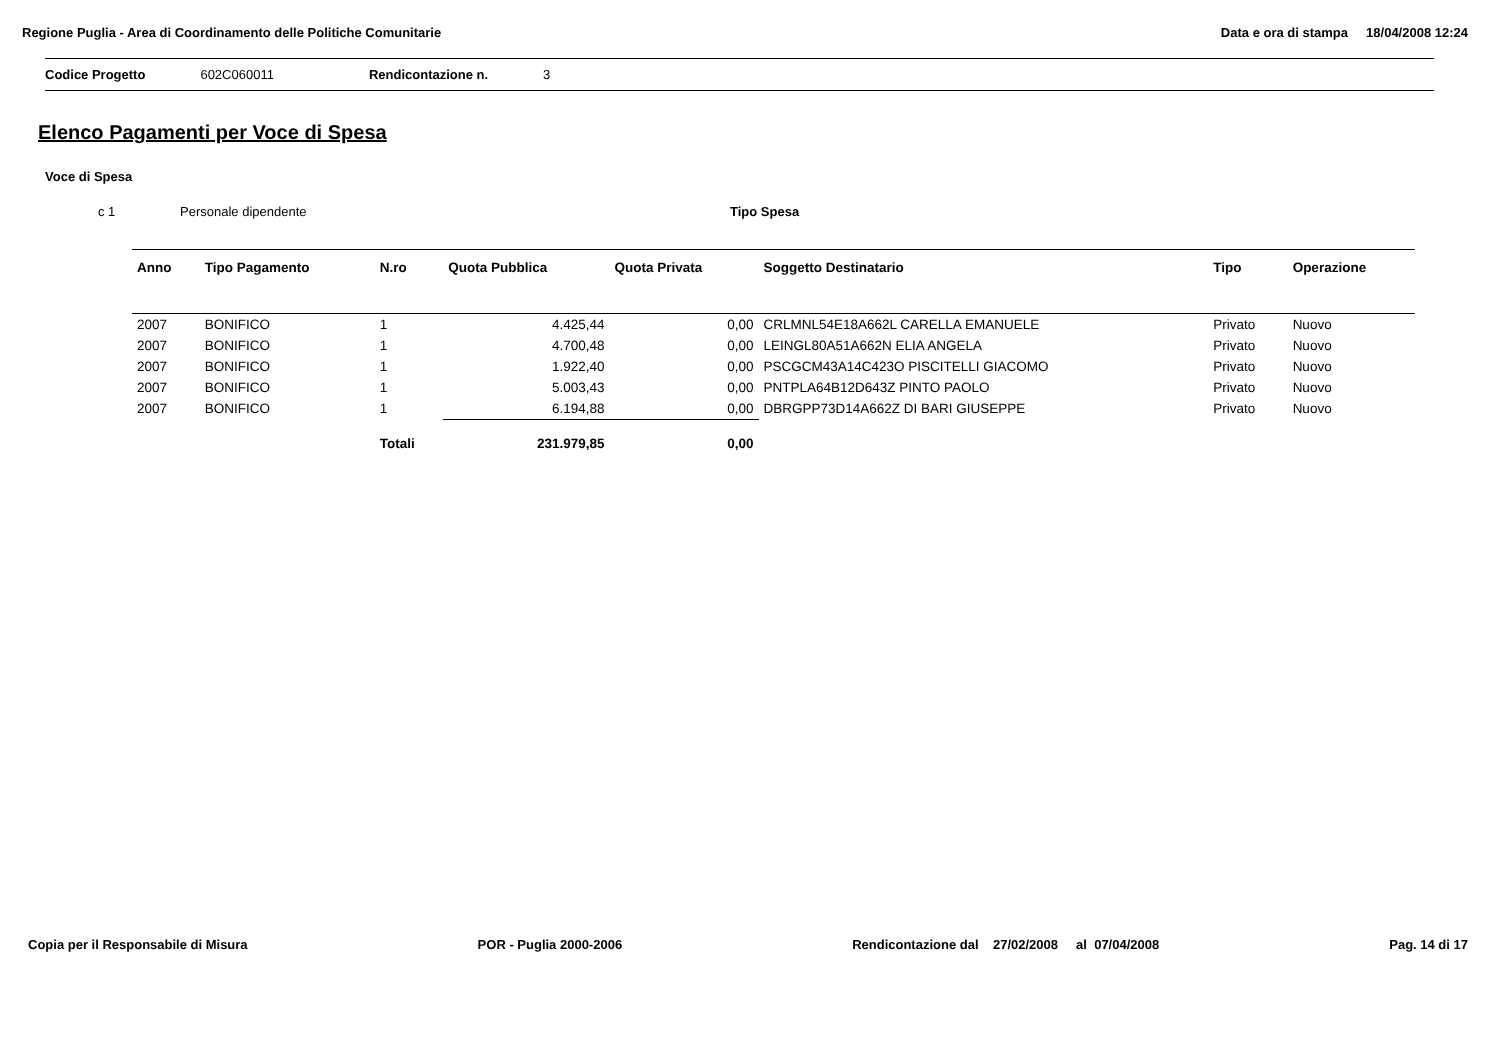Regione Puglia - Area di Coordinamento delle Politiche Comunitarie
Data e ora di stampa 18/04/2008 12:24
Codice Progetto 602C060011 Rendicontazione n. 3
Elenco Pagamenti per Voce di Spesa
Voce di Spesa
c 1 Personale dipendente Tipo Spesa
| Anno | Tipo Pagamento | N.ro | Quota Pubblica | Quota Privata | Soggetto Destinatario | Tipo | Operazione |
| --- | --- | --- | --- | --- | --- | --- | --- |
| 2007 | BONIFICO | 1 | 4.425,44 | 0,00 | CRLMNL54E18A662L CARELLA EMANUELE | Privato | Nuovo |
| 2007 | BONIFICO | 1 | 4.700,48 | 0,00 | LEINGL80A51A662N ELIA ANGELA | Privato | Nuovo |
| 2007 | BONIFICO | 1 | 1.922,40 | 0,00 | PSCGCM43A14C423O PISCITELLI GIACOMO | Privato | Nuovo |
| 2007 | BONIFICO | 1 | 5.003,43 | 0,00 | PNTPLA64B12D643Z PINTO PAOLO | Privato | Nuovo |
| 2007 | BONIFICO | 1 | 6.194,88 | 0,00 | DBRGPP73D14A662Z DI BARI GIUSEPPE | Privato | Nuovo |
| | | Totali | 231.979,85 | 0,00 | | | |
Copia per il Responsabile di Misura POR - Puglia 2000-2006 Rendicontazione dal 27/02/2008 al 07/04/2008 Pag. 14 di 17